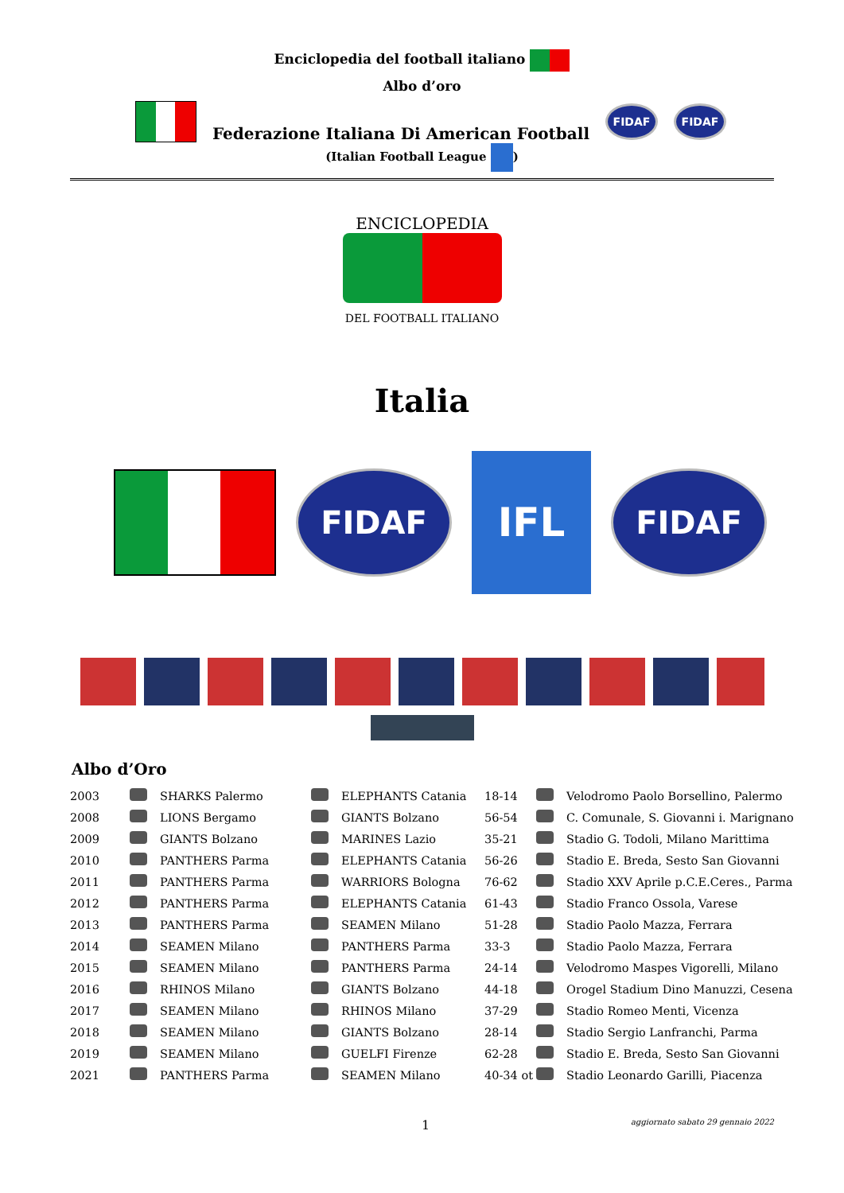Enciclopedia del football italiano
Albo d’oro
Federazione Italiana Di American Football
FIDAF FIDAF
(Italian Football League )
ENCICLOPEDIA
DEL FOOTBALL ITALIANO
Italia
FIDAF IFL FIDAF
Albo d’Oro
| 2003 | | SHARKS Palermo | | ELEPHANTS Catania | 18-14 | | Velodromo Paolo Borsellino, Palermo |
| 2008 | | LIONS Bergamo | | GIANTS Bolzano | 56-54 | | C. Comunale, S. Giovanni i. Marignano |
| 2009 | | GIANTS Bolzano | | MARINES Lazio | 35-21 | | Stadio G. Todoli, Milano Marittima |
| 2010 | | PANTHERS Parma | | ELEPHANTS Catania | 56-26 | | Stadio E. Breda, Sesto San Giovanni |
| 2011 | | PANTHERS Parma | | WARRIORS Bologna | 76-62 | | Stadio XXV Aprile p.C.E.Ceres., Parma |
| 2012 | | PANTHERS Parma | | ELEPHANTS Catania | 61-43 | | Stadio Franco Ossola, Varese |
| 2013 | | PANTHERS Parma | | SEAMEN Milano | 51-28 | | Stadio Paolo Mazza, Ferrara |
| 2014 | | SEAMEN Milano | | PANTHERS Parma | 33-3 | | Stadio Paolo Mazza, Ferrara |
| 2015 | | SEAMEN Milano | | PANTHERS Parma | 24-14 | | Velodromo Maspes Vigorelli, Milano |
| 2016 | | RHINOS Milano | | GIANTS Bolzano | 44-18 | | Orogel Stadium Dino Manuzzi, Cesena |
| 2017 | | SEAMEN Milano | | RHINOS Milano | 37-29 | | Stadio Romeo Menti, Vicenza |
| 2018 | | SEAMEN Milano | | GIANTS Bolzano | 28-14 | | Stadio Sergio Lanfranchi, Parma |
| 2019 | | SEAMEN Milano | | GUELFI Firenze | 62-28 | | Stadio E. Breda, Sesto San Giovanni |
| 2021 | | PANTHERS Parma | | SEAMEN Milano | 40-34 ot | | Stadio Leonardo Garilli, Piacenza |
1 aggiornato sabato 29 gennaio 2022